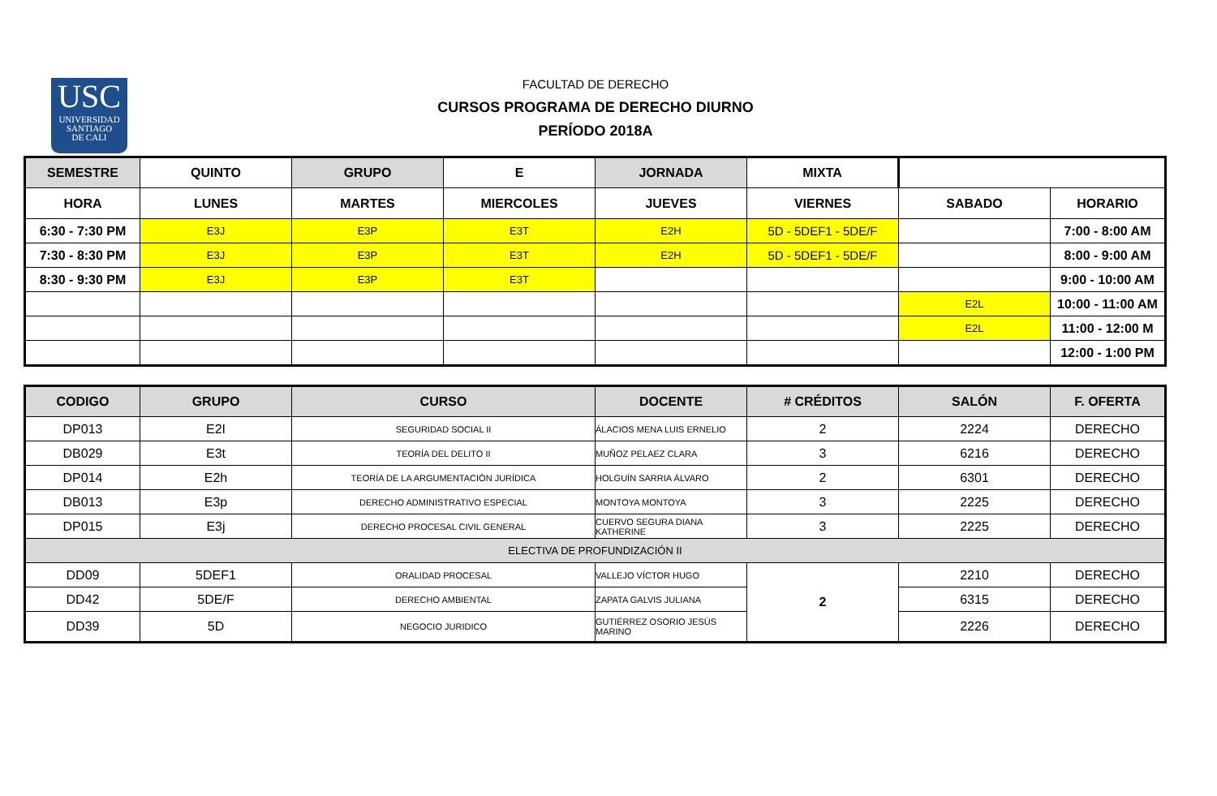USC
UNIVERSIDAD
SANTIAGO
DE CALI
FACULTAD DE DERECHO
CURSOS PROGRAMA DE DERECHO DIURNO
PERÍODO 2018A
| SEMESTRE | QUINTO | GRUPO | E | JORNADA | MIXTA | | |
| HORA | LUNES | MARTES | MIERCOLES | JUEVES | VIERNES | SABADO | HORARIO |
| 6:30 - 7:30 PM | E3J | E3P | E3T | E2H | 5D - 5DEF1 - 5DE/F | | 7:00 - 8:00 AM |
| 7:30 - 8:30 PM | E3J | E3P | E3T | E2H | 5D - 5DEF1 - 5DE/F | | 8:00 - 9:00 AM |
| 8:30 - 9:30 PM | E3J | E3P | E3T | | | | 9:00 - 10:00 AM |
| | | | | | | E2L | 10:00 - 11:00 AM |
| | | | | | | E2L | 11:00 - 12:00 M |
| | | | | | | | 12:00 - 1:00 PM |
| CODIGO | GRUPO | CURSO | DOCENTE | # CRÉDITOS | SALÓN | F. OFERTA |
| --- | --- | --- | --- | --- | --- | --- |
| DP013 | E2I | SEGURIDAD SOCIAL II | ÁLACIOS MENA LUIS ERNELIO | 2 | 2224 | DERECHO |
| DB029 | E3t | TEORÍA DEL DELITO II | MUÑOZ PELAEZ CLARA | 3 | 6216 | DERECHO |
| DP014 | E2h | TEORÍA DE LA ARGUMENTACIÓN JURÍDICA | HOLGUÍN SARRIA ÁLVARO | 2 | 6301 | DERECHO |
| DB013 | E3p | DERECHO ADMINISTRATIVO ESPECIAL | MONTOYA MONTOYA | 3 | 2225 | DERECHO |
| DP015 | E3j | DERECHO PROCESAL CIVIL GENERAL | CUERVO SEGURA DIANA KATHERINE | 3 | 2225 | DERECHO |
| ELECTIVA DE PROFUNDIZACIÓN II | | | | | | |
| DD09 | 5DEF1 | ORALIDAD PROCESAL | VALLEJO VÍCTOR HUGO | 2 | 2210 | DERECHO |
| DD42 | 5DE/F | DERECHO AMBIENTAL | ZAPATA GALVIS JULIANA | | 6315 | DERECHO |
| DD39 | 5D | NEGOCIO JURIDICO | GUTIÉRREZ OSORIO JESÚS MARINO | | 2226 | DERECHO |